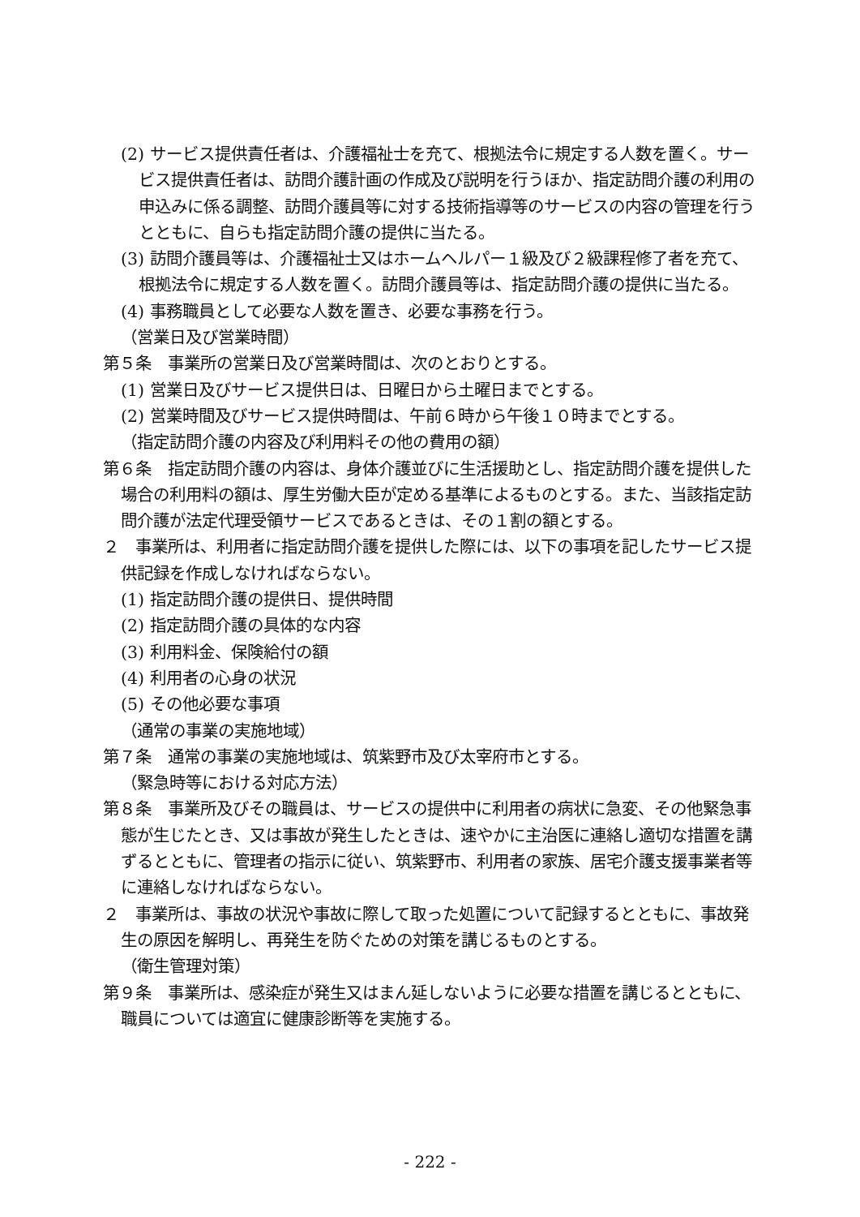(2) サービス提供責任者は、介護福祉士を充て、根拠法令に規定する人数を置く。サービス提供責任者は、訪問介護計画の作成及び説明を行うほか、指定訪問介護の利用の申込みに係る調整、訪問介護員等に対する技術指導等のサービスの内容の管理を行うとともに、自らも指定訪問介護の提供に当たる。
(3) 訪問介護員等は、介護福祉士又はホームヘルパー１級及び２級課程修了者を充て、根拠法令に規定する人数を置く。訪問介護員等は、指定訪問介護の提供に当たる。
(4) 事務職員として必要な人数を置き、必要な事務を行う。
（営業日及び営業時間）
第５条　事業所の営業日及び営業時間は、次のとおりとする。
(1) 営業日及びサービス提供日は、日曜日から土曜日までとする。
(2) 営業時間及びサービス提供時間は、午前６時から午後１０時までとする。
（指定訪問介護の内容及び利用料その他の費用の額）
第６条　指定訪問介護の内容は、身体介護並びに生活援助とし、指定訪問介護を提供した場合の利用料の額は、厚生労働大臣が定める基準によるものとする。また、当該指定訪問介護が法定代理受領サービスであるときは、その１割の額とする。
２　事業所は、利用者に指定訪問介護を提供した際には、以下の事項を記したサービス提供記録を作成しなければならない。
(1) 指定訪問介護の提供日、提供時間
(2) 指定訪問介護の具体的な内容
(3) 利用料金、保険給付の額
(4) 利用者の心身の状況
(5) その他必要な事項
（通常の事業の実施地域）
第７条　通常の事業の実施地域は、筑紫野市及び太宰府市とする。
（緊急時等における対応方法）
第８条　事業所及びその職員は、サービスの提供中に利用者の病状に急変、その他緊急事態が生じたとき、又は事故が発生したときは、速やかに主治医に連絡し適切な措置を講ずるとともに、管理者の指示に従い、筑紫野市、利用者の家族、居宅介護支援事業者等に連絡しなければならない。
２　事業所は、事故の状況や事故に際して取った処置について記録するとともに、事故発生の原因を解明し、再発生を防ぐための対策を講じるものとする。
（衛生管理対策）
第９条　事業所は、感染症が発生又はまん延しないように必要な措置を講じるとともに、職員については適宜に健康診断等を実施する。
- 222 -